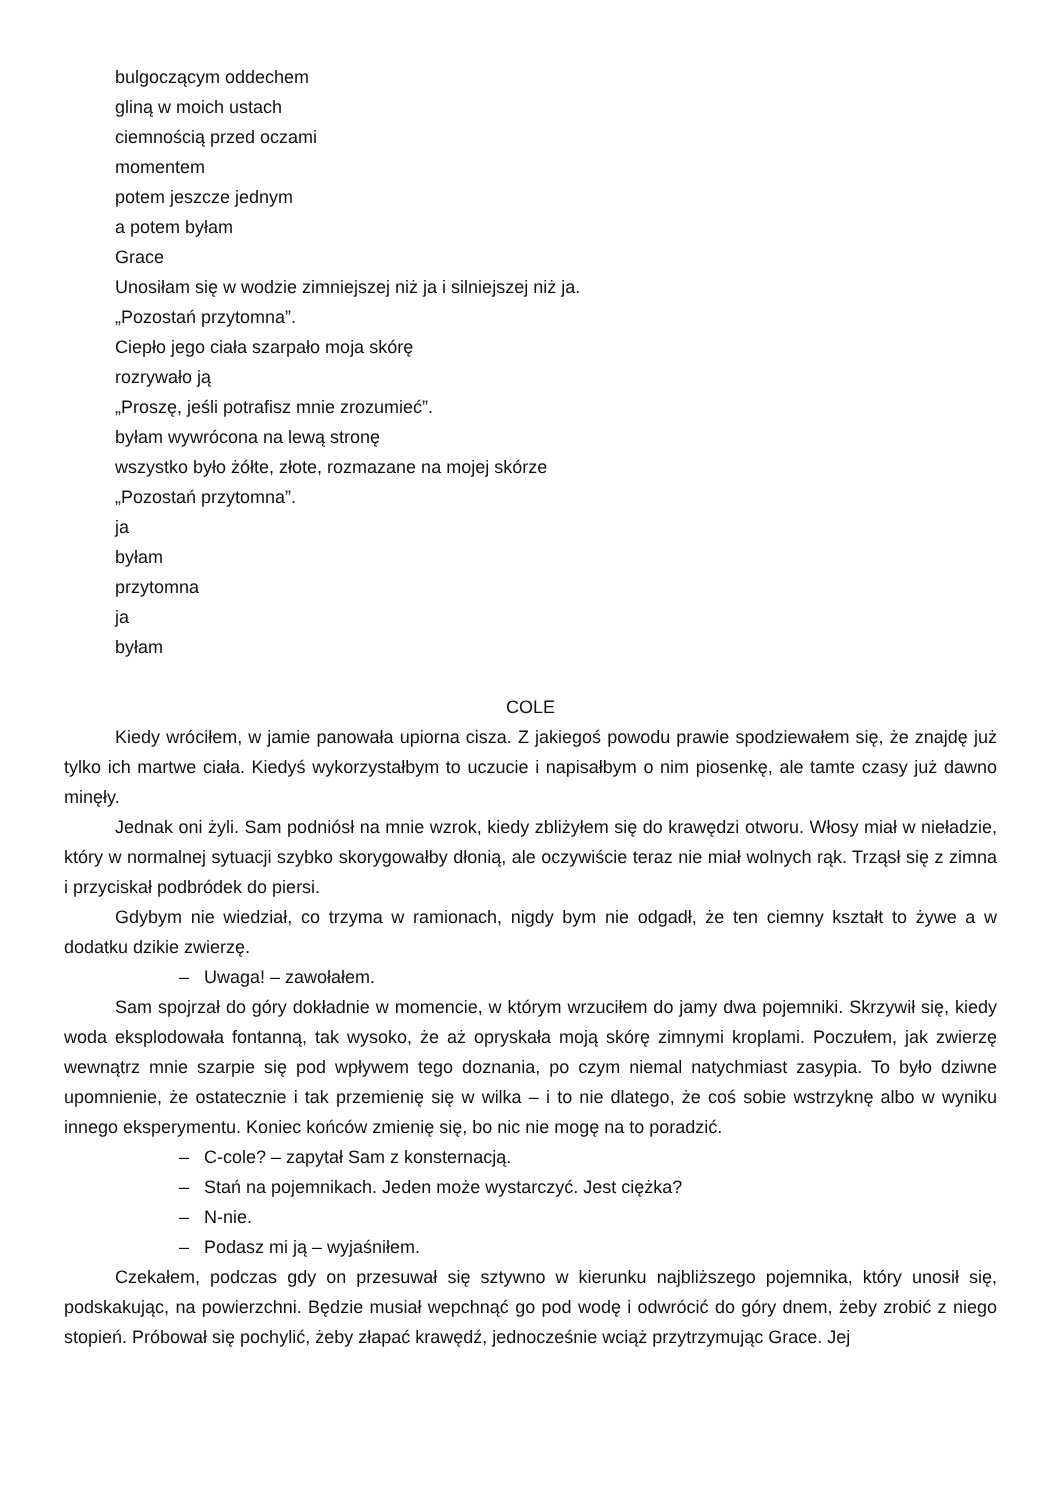bulgoczącym oddechem
gliną w moich ustach
ciemnością przed oczami
momentem
potem jeszcze jednym
a potem byłam
Grace
Unosiłam się w wodzie zimniejszej niż ja i silniejszej niż ja.
„Pozostań przytomna”.
Ciepło jego ciała szarpało moja skórę
rozrywało ją
„Proszę, jeśli potrafisz mnie zrozumieć”.
byłam wywrócona na lewą stronę
wszystko było żółte, złote, rozmazane na mojej skórze
„Pozostań przytomna”.
ja
byłam
przytomna
ja
byłam
COLE
Kiedy wróciłem, w jamie panowała upiorna cisza. Z jakiegoś powodu prawie spodziewałem się, że znajdę już tylko ich martwe ciała. Kiedyś wykorzystałbym to uczucie i napisałbym o nim piosenkę, ale tamte czasy już dawno minęły.
Jednak oni żyli. Sam podniósł na mnie wzrok, kiedy zbliżyłem się do krawędzi otworu. Włosy miał w nieładzie, który w normalnej sytuacji szybko skorygowałby dłonią, ale oczywiście teraz nie miał wolnych rąk. Trząsł się z zimna i przyciskał podbródek do piersi.
Gdybym nie wiedział, co trzyma w ramionach, nigdy bym nie odgadł, że ten ciemny kształt to żywe a w dodatku dzikie zwierzę.
– Uwaga! – zawołałem.
Sam spojrzał do góry dokładnie w momencie, w którym wrzuciłem do jamy dwa pojemniki. Skrzywił się, kiedy woda eksplodowała fontanną, tak wysoko, że aż opryskała moją skórę zimnymi kroplami. Poczułem, jak zwierzę wewnątrz mnie szarpie się pod wpływem tego doznania, po czym niemal natychmiast zasypia. To było dziwne upomnienie, że ostatecznie i tak przemienię się w wilka – i to nie dlatego, że coś sobie wstrzyknę albo w wyniku innego eksperymentu. Koniec końców zmienię się, bo nic nie mogę na to poradzić.
– C-cole? – zapytał Sam z konsternacją.
– Stań na pojemnikach. Jeden może wystarczyć. Jest ciężka?
– N-nie.
– Podasz mi ją – wyjaśniłem.
Czekałem, podczas gdy on przesuwał się sztywno w kierunku najbliższego pojemnika, który unosił się, podskakując, na powierzchni. Będzie musiał wepchnąć go pod wodę i odwrócić do góry dnem, żeby zrobić z niego stopień. Próbował się pochylić, żeby złapać krawędź, jednocześnie wciąż przytrzymując Grace. Jej